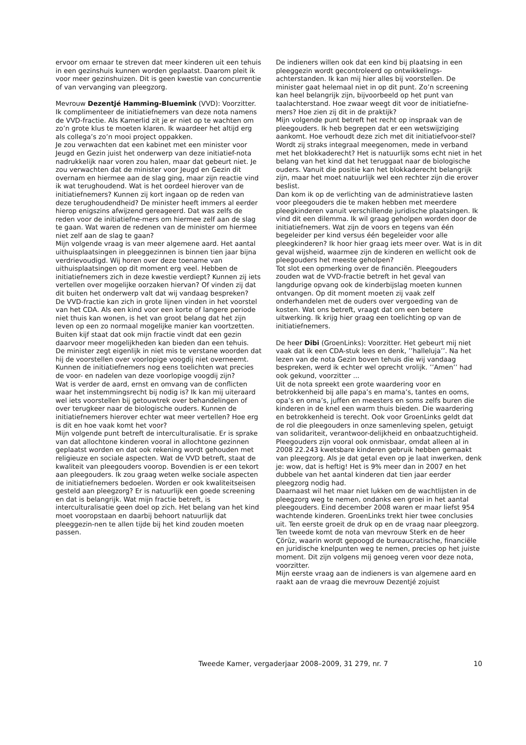ervoor om ernaar te streven dat meer kinderen uit een tehuis in een gezinshuis kunnen worden geplaatst. Daarom pleit ik voor meer gezinshuizen. Dit is geen kwestie van concurrentie of van vervanging van pleegzorg.
Mevrouw Dezentjé Hamming-Bluemink (VVD): Voorzitter. Ik complimenteer de initiatiefnemers van deze nota namens de VVD-fractie. Als Kamerlid zit je er niet op te wachten om zo’n grote klus te moeten klaren. Ik waardeer het altijd erg als collega’s zo’n mooi project oppakken.
Je zou verwachten dat een kabinet met een minister voor Jeugd en Gezin juist het onderwerp van deze initiatief-nota nadrukkelijk naar voren zou halen, maar dat gebeurt niet. Je zou verwachten dat de minister voor Jeugd en Gezin dit overnam en hiermee aan de slag ging, maar zijn reactie vind ik wat terughoudend. Wat is het oordeel hierover van de initiatiefnemers? Kunnen zij kort ingaan op de reden van deze terughoudendheid? De minister heeft immers al eerder hierop enigszins afwijzend gereageerd. Dat was zelfs de reden voor de initiatiefne-mers om hiermee zelf aan de slag te gaan. Wat waren de redenen van de minister om hiermee niet zelf aan de slag te gaan?
Mijn volgende vraag is van meer algemene aard. Het aantal uithuisplaatsingen in pleeggezinnen is binnen tien jaar bijna verdrievoudigd. Wij horen over deze toename van uithuisplaatsingen op dit moment erg veel. Hebben de initiatiefnemers zich in deze kwestie verdiept? Kunnen zij iets vertellen over mogelijke oorzaken hiervan? Of vinden zij dat dit buiten het onderwerp valt dat wij vandaag bespreken?
De VVD-fractie kan zich in grote lijnen vinden in het voorstel van het CDA. Als een kind voor een korte of langere periode niet thuis kan wonen, is het van groot belang dat het zijn leven op een zo normaal mogelijke manier kan voortzetten. Buiten kijf staat dat ook mijn fractie vindt dat een gezin daarvoor meer mogelijkheden kan bieden dan een tehuis.
De minister zegt eigenlijk in niet mis te verstane woorden dat hij de voorstellen over voorlopige voogdij niet overneemt. Kunnen de initiatiefnemers nog eens toelichten wat precies de voor- en nadelen van deze voorlopige voogdij zijn?
Wat is verder de aard, ernst en omvang van de conflicten waar het instemmingsrecht bij nodig is? Ik kan mij uiteraard wel iets voorstellen bij getouwtrek over behandelingen of over terugkeer naar de biologische ouders. Kunnen de initiatiefnemers hierover echter wat meer vertellen? Hoe erg is dit en hoe vaak komt het voor?
Mijn volgende punt betreft de interculturalisatie. Er is sprake van dat allochtone kinderen vooral in allochtone gezinnen geplaatst worden en dat ook rekening wordt gehouden met religieuze en sociale aspecten. Wat de VVD betreft, staat de kwaliteit van pleegouders voorop. Bovendien is er een tekort aan pleegouders. Ik zou graag weten welke sociale aspecten de initiatiefnemers bedoelen. Worden er ook kwaliteitseisen gesteld aan pleegzorg? Er is natuurlijk een goede screening en dat is belangrijk. Wat mijn fractie betreft, is interculturalisatie geen doel op zich. Het belang van het kind moet vooropstaan en daarbij behoort natuurlijk dat pleeggezin-nen te allen tijde bij het kind zouden moeten passen.
De indieners willen ook dat een kind bij plaatsing in een pleeggezin wordt gecontroleerd op ontwikkelings-achterstanden. Ik kan mij hier alles bij voorstellen. De minister gaat helemaal niet in op dit punt. Zo’n screening kan heel belangrijk zijn, bijvoorbeeld op het punt van taalachterstand. Hoe zwaar weegt dit voor de initiatiefne-mers? Hoe zien zij dit in de praktijk?
Mijn volgende punt betreft het recht op inspraak van de pleegouders. Ik heb begrepen dat er een wetswijziging aankomt. Hoe verhoudt deze zich met dit initiatiefvoor-stel? Wordt zij straks integraal meegenomen, mede in verband met het blokkaderecht? Het is natuurlijk soms echt niet in het belang van het kind dat het teruggaat naar de biologische ouders. Vanuit die positie kan het blokkaderecht belangrijk zijn, maar het moet natuurlijk wel een rechter zijn die erover beslist.
Dan kom ik op de verlichting van de administratieve lasten voor pleegouders die te maken hebben met meerdere pleegkinderen vanuit verschillende juridische plaatsingen. Ik vind dit een dilemma. Ik wil graag geholpen worden door de initiatiefnemers. Wat zijn de voors en tegens van één begeleider per kind versus één begeleider voor alle pleegkinderen? Ik hoor hier graag iets meer over. Wat is in dit geval wijsheid, waarmee zijn de kinderen en wellicht ook de pleegouders het meeste geholpen?
Tot slot een opmerking over de financiën. Pleegouders zouden wat de VVD-fractie betreft in het geval van langdurige opvang ook de kinderbijslag moeten kunnen ontvangen. Op dit moment moeten zij vaak zelf onderhandelen met de ouders over vergoeding van de kosten. Wat ons betreft, vraagt dat om een betere uitwerking. Ik krijg hier graag een toelichting op van de initiatiefnemers.
De heer Dibi (GroenLinks): Voorzitter. Het gebeurt mij niet vaak dat ik een CDA-stuk lees en denk, ’’halleluja’’. Na het lezen van de nota Gezin boven tehuis die wij vandaag bespreken, werd ik echter wel oprecht vrolijk. ’’Amen’’ had ook gekund, voorzitter ...
Uit de nota spreekt een grote waardering voor en betrokkenheid bij alle papa’s en mama’s, tantes en ooms, opa’s en oma’s, juffen en meesters en soms zelfs buren die kinderen in de knel een warm thuis bieden. Die waardering en betrokkenheid is terecht. Ook voor GroenLinks geldt dat de rol die pleegouders in onze samenleving spelen, getuigt van solidariteit, verantwoor-delijkheid en onbaatzuchtigheid. Pleegouders zijn vooral ook onmisbaar, omdat alleen al in 2008 22.243 kwetsbare kinderen gebruik hebben gemaakt van pleegzorg. Als je dat getal even op je laat inwerken, denk je: wow, dat is heftig! Het is 9% meer dan in 2007 en het dubbele van het aantal kinderen dat tien jaar eerder pleegzorg nodig had.
Daarnaast wil het maar niet lukken om de wachtlijsten in de pleegzorg weg te nemen, ondanks een groei in het aantal pleegouders. Eind december 2008 waren er maar liefst 954 wachtende kinderen. GroenLinks trekt hier twee conclusies uit. Ten eerste groeit de druk op en de vraag naar pleegzorg. Ten tweede komt de nota van mevrouw Sterk en de heer Çörüz, waarin wordt gepoogd de bureaucratische, financiële en juridische knelpunten weg te nemen, precies op het juiste moment. Dit zijn volgens mij genoeg veren voor deze nota, voorzitter.
Mijn eerste vraag aan de indieners is van algemene aard en raakt aan de vraag die mevrouw Dezentjé zojuist
Tweede Kamer, vergaderjaar 2008–2009, 31 279, nr. 7 10